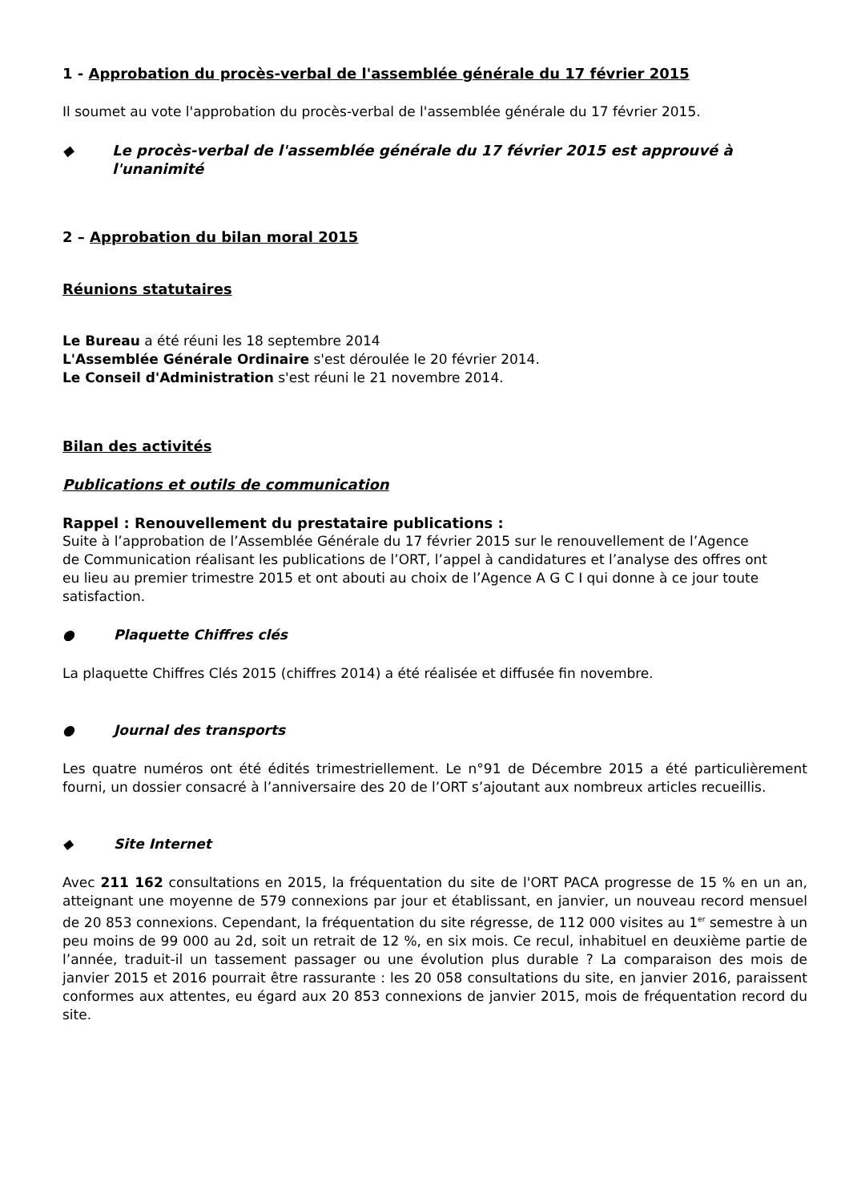1 - Approbation du procès-verbal de l'assemblée générale du 17 février 2015
Il soumet au vote l'approbation du procès-verbal de l'assemblée générale du 17 février 2015.
◆ Le procès-verbal de l'assemblée générale du 17 février 2015 est approuvé à l'unanimité
2 – Approbation du bilan moral 2015
Réunions statutaires
Le Bureau a été réuni les 18 septembre 2014
L'Assemblée Générale Ordinaire s'est déroulée le 20 février 2014.
Le Conseil d'Administration s'est réuni le 21 novembre 2014.
Bilan des activités
Publications et outils de communication
Rappel : Renouvellement du prestataire publications :
Suite à l’approbation de l’Assemblée Générale du 17 février 2015 sur le renouvellement de l’Agence de Communication réalisant les publications de l’ORT, l’appel à candidatures et l’analyse des offres ont eu lieu au premier trimestre 2015 et ont abouti au choix de l’Agence A G C I qui donne à ce jour toute satisfaction.
● Plaquette Chiffres clés
La plaquette Chiffres Clés 2015 (chiffres 2014) a été réalisée et diffusée fin novembre.
● Journal des transports
Les quatre numéros ont été édités trimestriellement. Le n°91 de Décembre 2015 a été particulièrement fourni, un dossier consacré à l’anniversaire des 20 de l’ORT s’ajoutant aux nombreux articles recueillis.
◆ Site Internet
Avec 211 162 consultations en 2015, la fréquentation du site de l'ORT PACA progresse de 15 % en un an, atteignant une moyenne de 579 connexions par jour et établissant, en janvier, un nouveau record mensuel de 20 853 connexions. Cependant, la fréquentation du site régresse, de 112 000 visites au 1<sup>er</sup> semestre à un peu moins de 99 000 au 2d, soit un retrait de 12 %, en six mois. Ce recul, inhabituel en deuxième partie de l’année, traduit-il un tassement passager ou une évolution plus durable ? La comparaison des mois de janvier 2015 et 2016 pourrait être rassurante : les 20 058 consultations du site, en janvier 2016, paraissent conformes aux attentes, eu égard aux 20 853 connexions de janvier 2015, mois de fréquentation record du site.